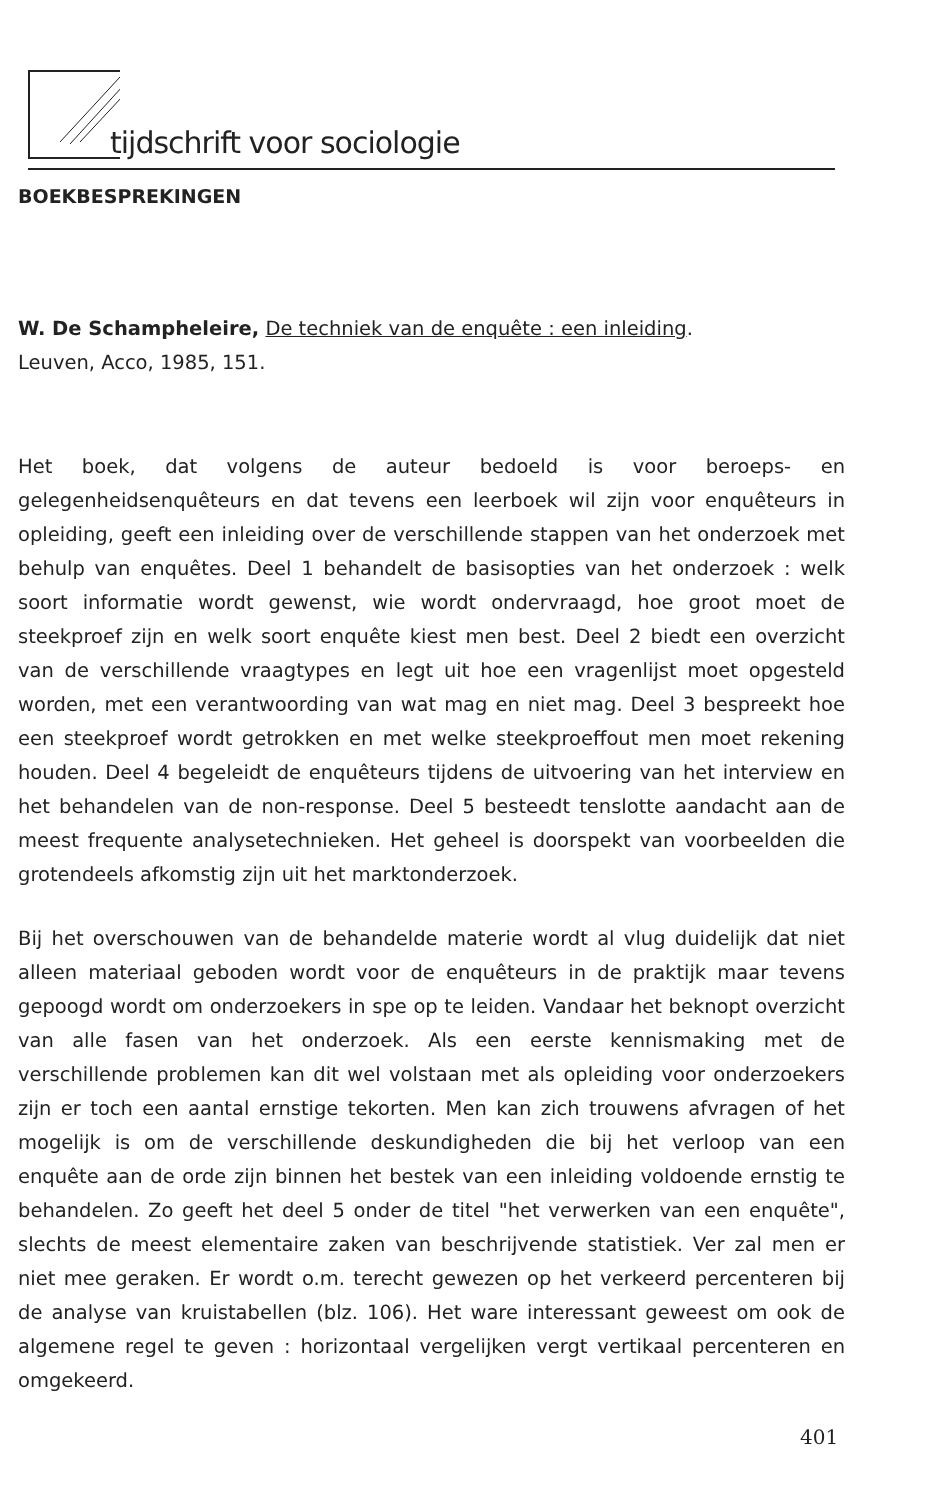tijdschrift voor sociologie
BOEKBESPREKINGEN
W. De Schampheleire, De techniek van de enquête : een inleiding.
Leuven, Acco, 1985, 151.
Het boek, dat volgens de auteur bedoeld is voor beroeps- en gelegenheidsenquêteurs en dat tevens een leerboek wil zijn voor enquêteurs in opleiding, geeft een inleiding over de verschillende stappen van het onderzoek met behulp van enquêtes. Deel 1 behandelt de basisopties van het onderzoek : welk soort informatie wordt gewenst, wie wordt ondervraagd, hoe groot moet de steekproef zijn en welk soort enquête kiest men best. Deel 2 biedt een overzicht van de verschillende vraagtypes en legt uit hoe een vragenlijst moet opgesteld worden, met een verantwoording van wat mag en niet mag. Deel 3 bespreekt hoe een steekproef wordt getrokken en met welke steekproeffout men moet rekening houden. Deel 4 begeleidt de enquêteurs tijdens de uitvoering van het interview en het behandelen van de non-response. Deel 5 besteedt tenslotte aandacht aan de meest frequente analysetechnieken. Het geheel is doorspekt van voorbeelden die grotendeels afkomstig zijn uit het marktonderzoek.
Bij het overschouwen van de behandelde materie wordt al vlug duidelijk dat niet alleen materiaal geboden wordt voor de enquêteurs in de praktijk maar tevens gepoogd wordt om onderzoekers in spe op te leiden. Vandaar het beknopt overzicht van alle fasen van het onderzoek. Als een eerste kennismaking met de verschillende problemen kan dit wel volstaan met als opleiding voor onderzoekers zijn er toch een aantal ernstige tekorten. Men kan zich trouwens afvragen of het mogelijk is om de verschillende deskundigheden die bij het verloop van een enquête aan de orde zijn binnen het bestek van een inleiding voldoende ernstig te behandelen. Zo geeft het deel 5 onder de titel "het verwerken van een enquête", slechts de meest elementaire zaken van beschrijvende statistiek. Ver zal men er niet mee geraken. Er wordt o.m. terecht gewezen op het verkeerd percenteren bij de analyse van kruistabellen (blz. 106). Het ware interessant geweest om ook de algemene regel te geven : horizontaal vergelijken vergt vertikaal percenteren en omgekeerd.
401